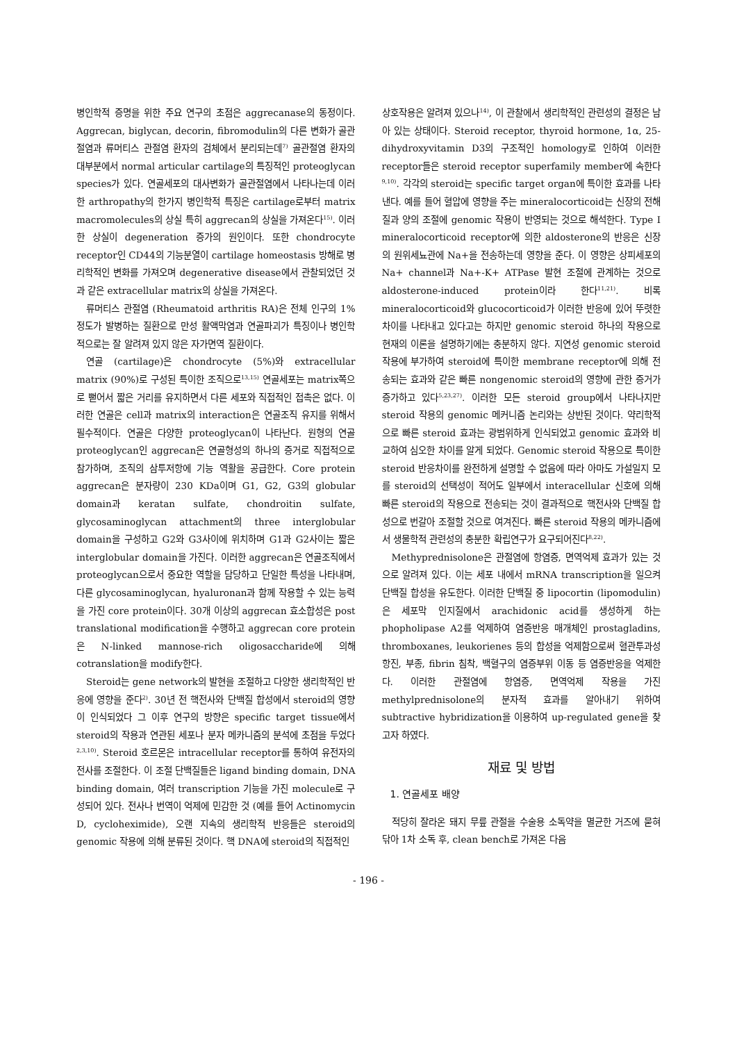병인학적 증명을 위한 주요 연구의 초점은 aggrecanase의 동정이다. Aggrecan, biglycan, decorin, fibromodulin의 다른 변화가 골관절염과 류머티스 관절염 환자의 검체에서 분리되는데<sup>7)</sup> 골관절염 환자의 대부분에서 normal articular cartilage의 특징적인 proteoglycan species가 있다. 연골세포의 대사변화가 골관절염에서 나타나는데 이러한 arthropathy의 한가지 병인학적 특징은 cartilage로부터 matrix macromolecules의 상실 특히 aggrecan의 상실을 가져온다<sup>15)</sup>. 이러한 상실이 degeneration 증가의 원인이다. 또한 chondrocyte receptor인 CD44의 기능분열이 cartilage homeostasis 방해로 병리학적인 변화를 가져오며 degenerative disease에서 관찰되었던 것과 같은 extracellular matrix의 상실을 가져온다.
류머티스 관절염 (Rheumatoid arthritis RA)은 전체 인구의 1% 정도가 발병하는 질환으로 만성 활액막염과 연골파괴가 특징이나 병인학적으로는 잘 알려져 있지 않은 자가면역 질환이다.
연골 (cartilage)은 chondrocyte (5%)와 extracellular matrix (90%)로 구성된 특이한 조직으로<sup>13,15)</sup> 연골세포는 matrix쪽으로 뻗어서 짧은 거리를 유지하면서 다른 세포와 직접적인 접촉은 없다. 이러한 연골은 cell과 matrix의 interaction은 연골조직 유지를 위해서 필수적이다. 연골은 다양한 proteoglycan이 나타난다. 원형의 연골 proteoglycan인 aggrecan은 연골형성의 하나의 증거로 직접적으로 참가하며, 조직의 삼투저항에 기능 역활을 공급한다. Core protein aggrecan은 분자량이 230 KDa이며 G1, G2, G3의 globular domain과 keratan sulfate, chondroitin sulfate, glycosaminoglycan attachment의 three interglobular domain을 구성하고 G2와 G3사이에 위치하며 G1과 G2사이는 짧은 interglobular domain을 가진다. 이러한 aggrecan은 연골조직에서 proteoglycan으로서 중요한 역할을 담당하고 단일한 특성을 나타내며, 다른 glycosaminoglycan, hyaluronan과 함께 작용할 수 있는 능력을 가진 core protein이다. 30개 이상의 aggrecan 효소합성은 post translational modification을 수행하고 aggrecan core protein은 N-linked mannose-rich oligosaccharide에 의해 cotranslation을 modify한다.
Steroid는 gene network의 발현을 조절하고 다양한 생리학적인 반응에 영향을 준다<sup>2)</sup>. 30년 전 핵전사와 단백질 합성에서 steroid의 영향이 인식되었다 그 이후 연구의 방향은 specific target tissue에서 steroid의 작용과 연관된 세포나 분자 메카니즘의 분석에 초점을 두었다<sup>2,3,10)</sup>. Steroid 호르몬은 intracellular receptor를 통하여 유전자의 전사를 조절한다. 이 조절 단백질들은 ligand binding domain, DNA binding domain, 여러 transcription 기능을 가진 molecule로 구성되어 있다. 전사나 번역이 억제에 민감한 것 (예를 들어 Actinomycin D, cycloheximide), 오랜 지속의 생리학적 반응들은 steroid의 genomic 작용에 의해 분류된 것이다. 핵 DNA에 steroid의 직접적인
상호작용은 알려져 있으나<sup>14)</sup>, 이 관찰에서 생리학적인 관련성의 결정은 남아 있는 상태이다. Steroid receptor, thyroid hormone, 1α, 25-dihydroxyvitamin D3의 구조적인 homology로 인하여 이러한 receptor들은 steroid receptor superfamily member에 속한다<sup>9,10)</sup>. 각각의 steroid는 specific target organ에 특이한 효과를 나타낸다. 예를 들어 혈압에 영향을 주는 mineralocorticoid는 신장의 전해질과 양의 조절에 genomic 작용이 반영되는 것으로 해석한다. Type I mineralocorticoid receptor에 의한 aldosterone의 반응은 신장의 원위세뇨관에 Na+을 전송하는데 영향을 준다. 이 영향은 상피세포의 Na+ channel과 Na+-K+ ATPase 발현 조절에 관계하는 것으로 aldosterone-induced protein이라 한다<sup>11,21)</sup>. 비록 mineralocorticoid와 glucocorticoid가 이러한 반응에 있어 뚜렷한 차이를 나타내고 있다고는 하지만 genomic steroid 하나의 작용으로 현재의 이론을 설명하기에는 충분하지 않다. 지연성 genomic steroid 작용에 부가하여 steroid에 특이한 membrane receptor에 의해 전송되는 효과와 같은 빠른 nongenomic steroid의 영향에 관한 증거가 증가하고 있다<sup>5,23,27)</sup>. 이러한 모든 steroid group에서 나타나지만 steroid 작용의 genomic 메커니즘 논리와는 상반된 것이다. 약리학적으로 빠른 steroid 효과는 광범위하게 인식되었고 genomic 효과와 비교하여 심오한 차이를 알게 되었다. Genomic steroid 작용으로 특이한 steroid 반응차이를 완전하게 설명할 수 없음에 따라 아마도 가설일지 모를 steroid의 선택성이 적어도 일부에서 interacellular 신호에 의해 빠른 steroid의 작용으로 전송되는 것이 결과적으로 핵전사와 단백질 합성으로 번갈아 조절할 것으로 여겨진다. 빠른 steroid 작용의 메카니즘에서 생물학적 관련성의 충분한 확립연구가 요구되어진다<sup>8,22)</sup>.
Methyprednisolone은 관절염에 항염증, 면역억제 효과가 있는 것으로 알려져 있다. 이는 세포 내에서 mRNA transcription을 일으켜 단백질 합성을 유도한다. 이러한 단백질 중 lipocortin (lipomodulin)은 세포막 인지질에서 arachidonic acid를 생성하게 하는 phopholipase A2를 억제하여 염증반응 매개체인 prostagladins, thromboxanes, leukorienes 등의 합성을 억제함으로써 혈관투과성 항진, 부종, fibrin 침착, 백혈구의 염증부위 이동 등 염증반응을 억제한다. 이러한 관절염에 항염증, 면역억제 작용을 가진 methylprednisolone의 분자적 효과를 알아내기 위하여 subtractive hybridization을 이용하여 up-regulated gene을 찾고자 하였다.
재료 및 방법
1. 연골세포 배양
적당히 잘라온 돼지 무릎 관절을 수술용 소독약을 멸균한 거즈에 묻혀 닦아 1차 소독 후, clean bench로 가져온 다음
- 196 -